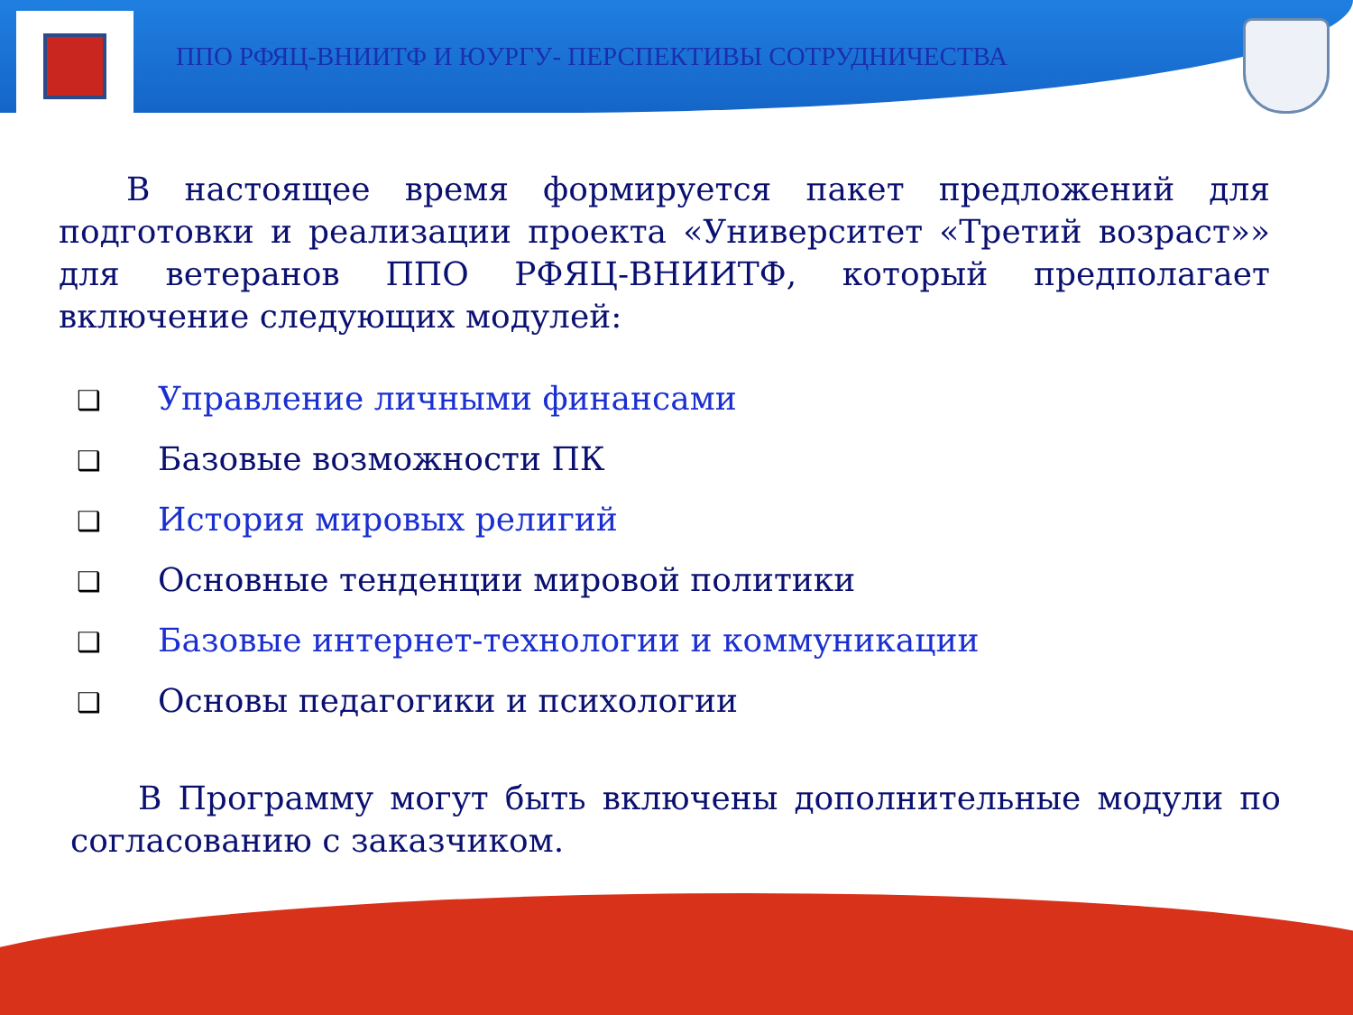ППО РФЯЦ-ВНИИТФ И ЮУРГУ- ПЕРСПЕКТИВЫ СОТРУДНИЧЕСТВА
В настоящее время формируется пакет предложений для подготовки и реализации проекта «Университет «Третий возраст»» для ветеранов ППО РФЯЦ-ВНИИТФ, который предполагает включение следующих модулей:
❑ Управление личными финансами
❑ Базовые возможности ПК
❑ История мировых религий
❑ Основные тенденции мировой политики
❑ Базовые интернет-технологии и коммуникации
❑ Основы педагогики и психологии
В Программу могут быть включены дополнительные модули по согласованию с заказчиком.